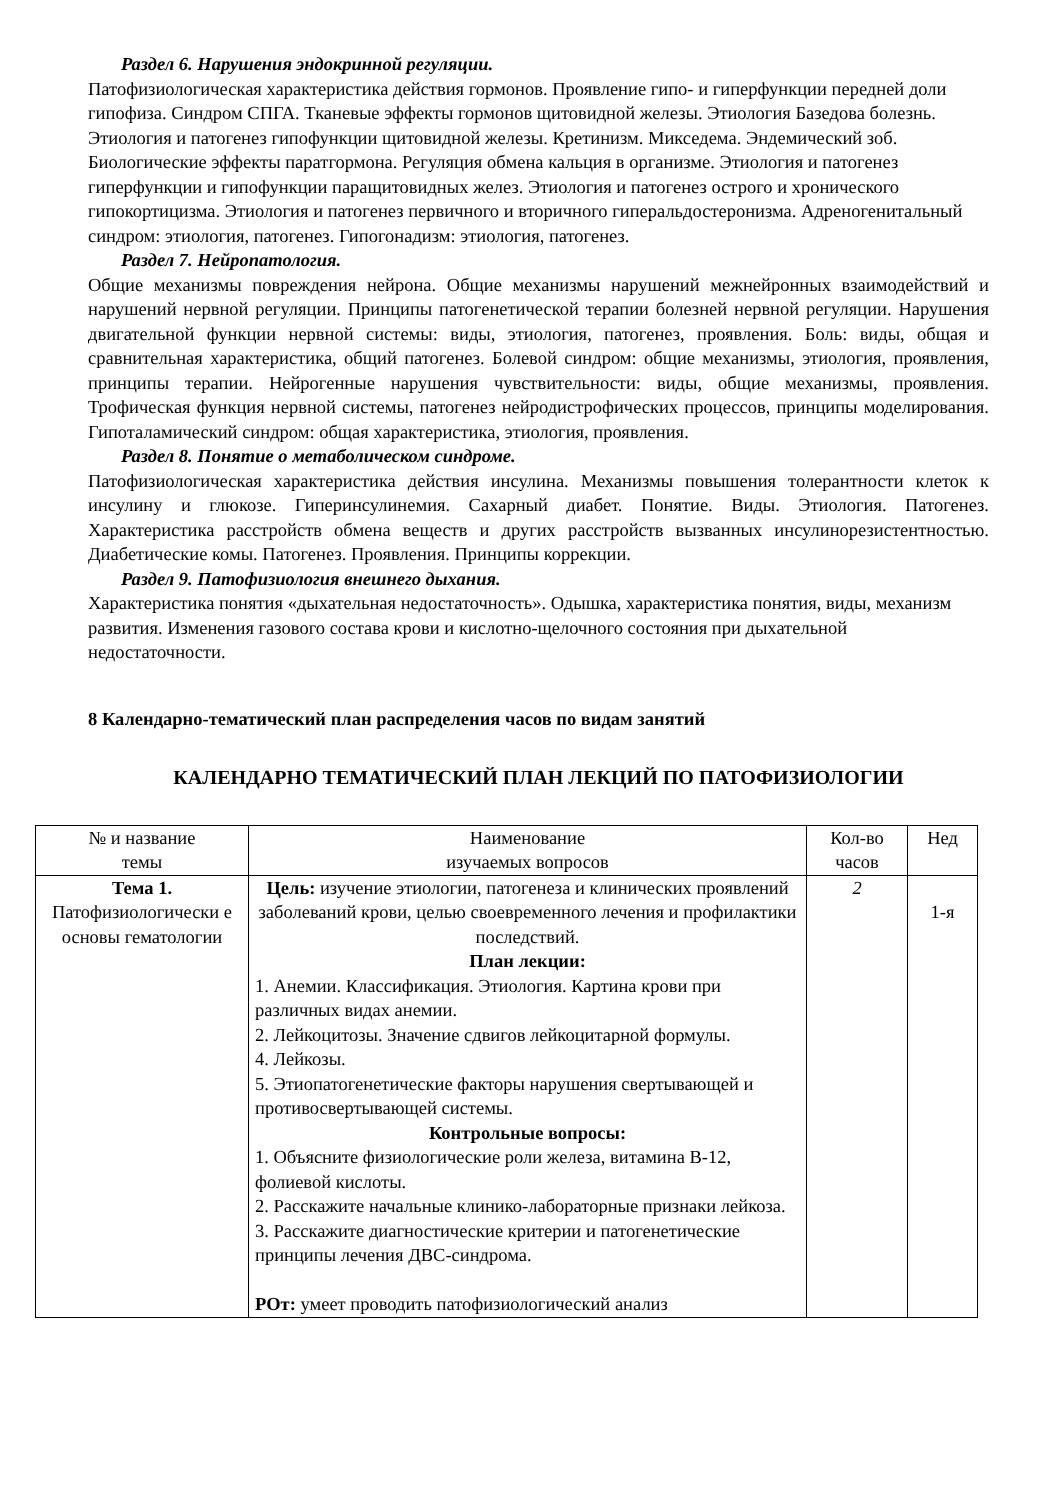Раздел 6. Нарушения эндокринной регуляции.
Патофизиологическая характеристика действия гормонов. Проявление гипо- и гиперфункции передней доли гипофиза. Синдром СПГА. Тканевые эффекты гормонов щитовидной железы. Этиология Базедова болезнь. Этиология и патогенез гипофункции щитовидной железы. Кретинизм. Микседема. Эндемический зоб. Биологические эффекты паратгормона. Регуляция обмена кальция в организме. Этиология и патогенез гиперфункции и гипофункции паращитовидных желез. Этиология и патогенез острого и хронического гипокортицизма. Этиология и патогенез первичного и вторичного гиперальдостеронизма. Адреногенитальный синдром: этиология, патогенез. Гипогонадизм: этиология, патогенез.
Раздел 7. Нейропатология.
Общие механизмы повреждения нейрона. Общие механизмы нарушений межнейронных взаимодействий и нарушений нервной регуляции. Принципы патогенетической терапии болезней нервной регуляции. Нарушения двигательной функции нервной системы: виды, этиология, патогенез, проявления. Боль: виды, общая и сравнительная характеристика, общий патогенез. Болевой синдром: общие механизмы, этиология, проявления, принципы терапии. Нейрогенные нарушения чувствительности: виды, общие механизмы, проявления. Трофическая функция нервной системы, патогенез нейродистрофических процессов, принципы моделирования. Гипоталамический синдром: общая характеристика, этиология, проявления.
Раздел 8. Понятие о метаболическом синдроме.
Патофизиологическая характеристика действия инсулина. Механизмы повышения толерантности клеток к инсулину и глюкозе. Гиперинсулинемия. Сахарный диабет. Понятие. Виды. Этиология. Патогенез. Характеристика расстройств обмена веществ и других расстройств вызванных инсулинорезистентностью. Диабетические комы. Патогенез. Проявления. Принципы коррекции.
Раздел 9. Патофизиология внешнего дыхания.
Характеристика понятия «дыхательная недостаточность». Одышка, характеристика понятия, виды, механизм развития. Изменения газового состава крови и кислотно-щелочного состояния при дыхательной недостаточности.
8 Календарно-тематический план распределения часов по видам занятий
КАЛЕНДАРНО ТЕМАТИЧЕСКИЙ ПЛАН ЛЕКЦИЙ ПО ПАТОФИЗИОЛОГИИ
| № и название темы | Наименование изучаемых вопросов | Кол-во часов | Нед |
| Тема 1. Патофизиологически е основы гематологии | Цель: изучение этиологии, патогенеза и клинических проявлений заболеваний крови, целью своевременного лечения и профилактики последствий. План лекции: 1. Анемии. Классификация. Этиология. Картина крови при различных видах анемии. 2. Лейкоцитозы. Значение сдвигов лейкоцитарной формулы. 4. Лейкозы. 5. Этиопатогенетические факторы нарушения свертывающей и противосвертывающей системы. Контрольные вопросы: 1. Объясните физиологические роли железа, витамина В-12, фолиевой кислоты. 2. Расскажите начальные клинико-лабораторные признаки лейкоза. 3. Расскажите диагностические критерии и патогенетические принципы лечения ДВС-синдрома. РОт: умеет проводить патофизиологический анализ | 2 | 1-я |